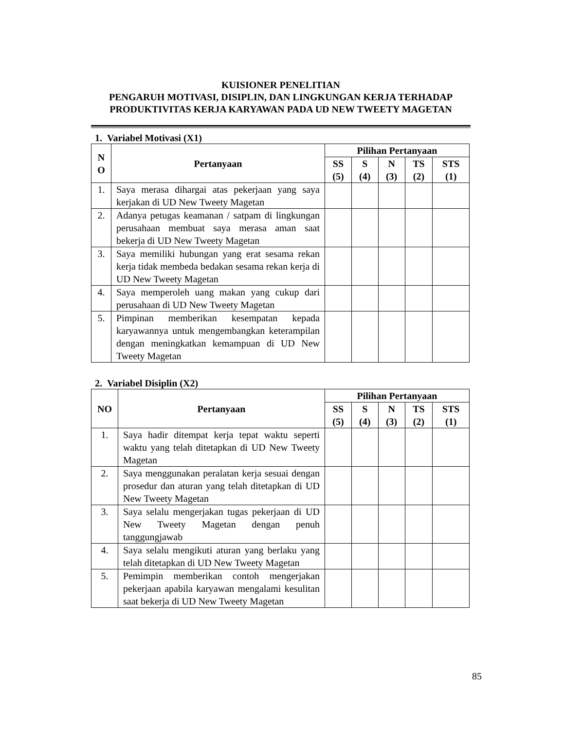KUISIONER PENELITIAN
PENGARUH MOTIVASI, DISIPLIN, DAN LINGKUNGAN KERJA TERHADAP PRODUKTIVITAS KERJA KARYAWAN PADA UD NEW TWEETY MAGETAN
1. Variabel Motivasi (X1)
| N O | Pertanyaan | Pilihan Pertanyaan | | | | |
| --- | --- | --- | --- | --- | --- | --- |
| | | SS (5) | S (4) | N (3) | TS (2) | STS (1) |
| 1. | Saya merasa dihargai atas pekerjaan yang saya kerjakan di UD New Tweety Magetan | | | | | |
| 2. | Adanya petugas keamanan / satpam di lingkungan perusahaan membuat saya merasa aman saat bekerja di UD New Tweety Magetan | | | | | |
| 3. | Saya memiliki hubungan yang erat sesama rekan kerja tidak membeda bedakan sesama rekan kerja di UD New Tweety Magetan | | | | | |
| 4. | Saya memperoleh uang makan yang cukup dari perusahaan di UD New Tweety Magetan | | | | | |
| 5. | Pimpinan memberikan kesempatan kepada karyawannya untuk mengembangkan keterampilan dengan meningkatkan kemampuan di UD New Tweety Magetan | | | | | |
2. Variabel Disiplin (X2)
| NO | Pertanyaan | Pilihan Pertanyaan | | | | |
| --- | --- | --- | --- | --- | --- | --- |
| | | SS (5) | S (4) | N (3) | TS (2) | STS (1) |
| 1. | Saya hadir ditempat kerja tepat waktu seperti waktu yang telah ditetapkan di UD New Tweety Magetan | | | | | |
| 2. | Saya menggunakan peralatan kerja sesuai dengan prosedur dan aturan yang telah ditetapkan di UD New Tweety Magetan | | | | | |
| 3. | Saya selalu mengerjakan tugas pekerjaan di UD New Tweety Magetan dengan penuh tanggungjawab | | | | | |
| 4. | Saya selalu mengikuti aturan yang berlaku yang telah ditetapkan di UD New Tweety Magetan | | | | | |
| 5. | Pemimpin memberikan contoh mengerjakan pekerjaan apabila karyawan mengalami kesulitan saat bekerja di UD New Tweety Magetan | | | | | |
85